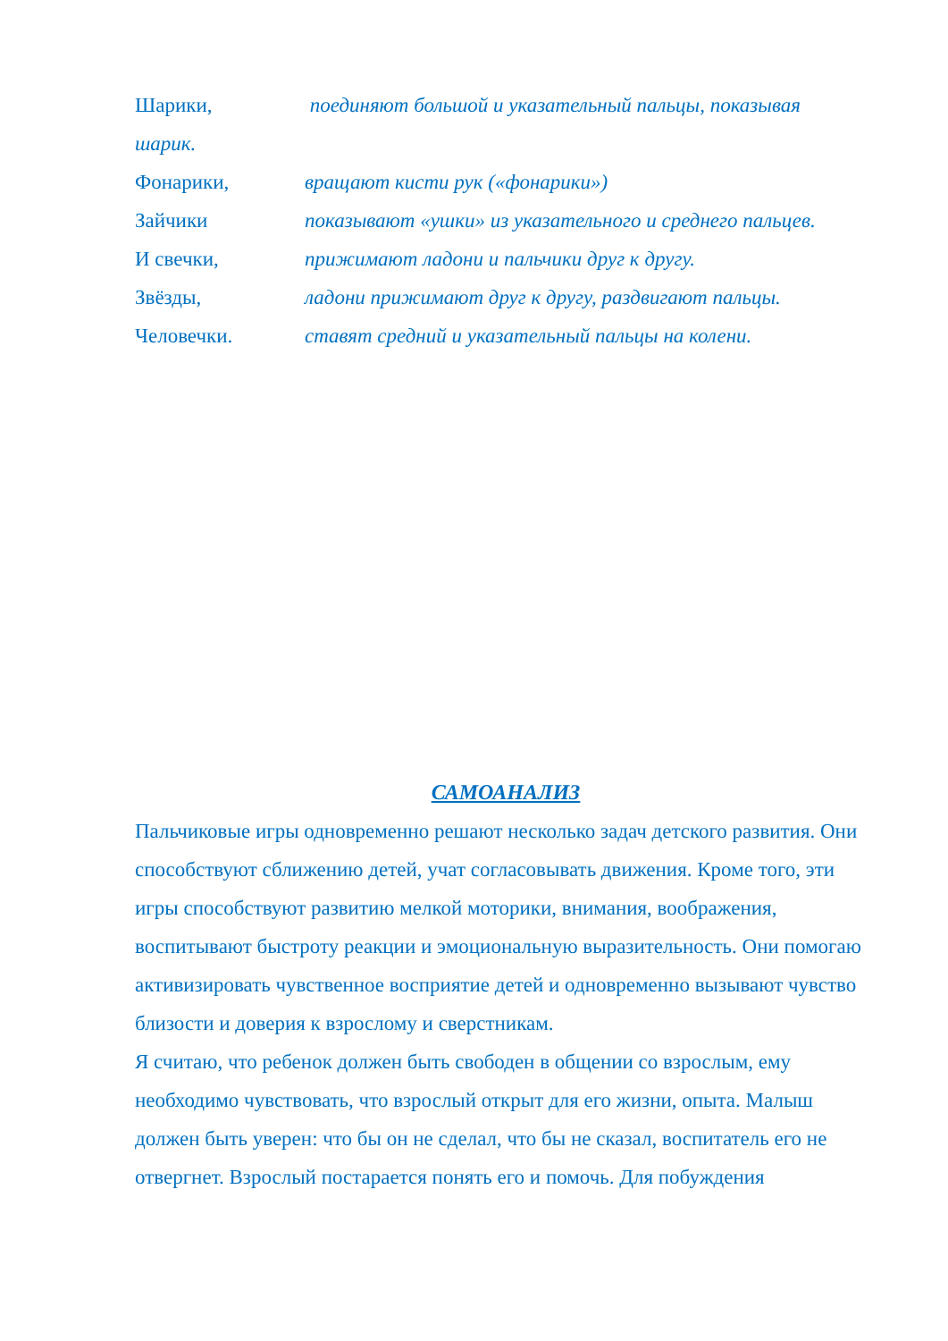Шарики, поединяют большой и указательный пальцы, показывая
шарик.
Фонарики, вращают кисти рук («фонарики»)
Зайчики показывают «ушки» из указательного и среднего пальцев.
И свечки, прижимают ладони и пальчики друг к другу.
Звёзды, ладони прижимают друг к другу, раздвигают пальцы.
Человечки. ставят средний и указательный пальцы на колени.
САМОАНАЛИЗ
Пальчиковые игры одновременно решают несколько задач детского развития. Они способствуют сближению детей, учат согласовывать движения. Кроме того, эти игры способствуют развитию мелкой моторики, внимания, воображения, воспитывают быстроту реакции и эмоциональную выразительность. Они помогаю активизировать чувственное восприятие детей и одновременно вызывают чувство близости и доверия к взрослому и сверстникам.
Я считаю, что ребенок должен быть свободен в общении со взрослым, ему необходимо чувствовать, что взрослый открыт для его жизни, опыта. Малыш должен быть уверен: что бы он не сделал, что бы не сказал, воспитатель его не отвергнет. Взрослый постарается понять его и помочь. Для побуждения